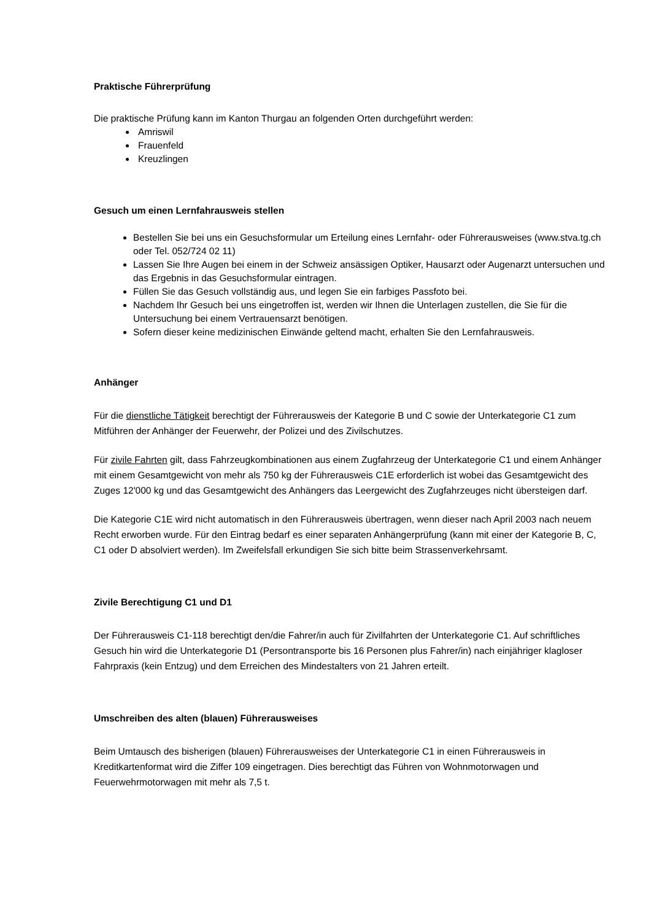Praktische Führerprüfung
Die praktische Prüfung kann im Kanton Thurgau an folgenden Orten durchgeführt werden:
Amriswil
Frauenfeld
Kreuzlingen
Gesuch um einen Lernfahrausweis stellen
Bestellen Sie bei uns ein Gesuchsformular um Erteilung eines Lernfahr- oder Führerausweises (www.stva.tg.ch oder Tel. 052/724 02 11)
Lassen Sie Ihre Augen bei einem in der Schweiz ansässigen Optiker, Hausarzt oder Augenarzt untersuchen und das Ergebnis in das Gesuchsformular eintragen.
Füllen Sie das Gesuch vollständig aus, und legen Sie ein farbiges Passfoto bei.
Nachdem Ihr Gesuch bei uns eingetroffen ist, werden wir Ihnen die Unterlagen zustellen, die Sie für die Untersuchung bei einem Vertrauensarzt benötigen.
Sofern dieser keine medizinischen Einwände geltend macht, erhalten Sie den Lernfahrausweis.
Anhänger
Für die dienstliche Tätigkeit berechtigt der Führerausweis der Kategorie B und C sowie der Unterkategorie C1 zum Mitführen der Anhänger der Feuerwehr, der Polizei und des Zivilschutzes.
Für zivile Fahrten gilt, dass Fahrzeugkombinationen aus einem Zugfahrzeug der Unterkategorie C1 und einem Anhänger mit einem Gesamtgewicht von mehr als 750 kg der Führerausweis C1E erforderlich ist wobei das Gesamtgewicht des Zuges 12'000 kg und das Gesamtgewicht des Anhängers das Leergewicht des Zugfahrzeuges nicht übersteigen darf.
Die Kategorie C1E wird nicht automatisch in den Führerausweis übertragen, wenn dieser nach April 2003 nach neuem Recht erworben wurde. Für den Eintrag bedarf es einer separaten Anhängerprüfung (kann mit einer der Kategorie B, C, C1 oder D absolviert werden). Im Zweifelsfall erkundigen Sie sich bitte beim Strassenverkehrsamt.
Zivile Berechtigung C1 und D1
Der Führerausweis C1-118 berechtigt den/die Fahrer/in auch für Zivilfahrten der Unterkategorie C1. Auf schriftliches Gesuch hin wird die Unterkategorie D1 (Persontransporte bis 16 Personen plus Fahrer/in) nach einjähriger klagloser Fahrpraxis (kein Entzug) und dem Erreichen des Mindestalters von 21 Jahren erteilt.
Umschreiben des alten (blauen) Führerausweises
Beim Umtausch des bisherigen (blauen) Führerausweises der Unterkategorie C1 in einen Führerausweis in Kreditkartenformat wird die Ziffer 109 eingetragen. Dies berechtigt das Führen von Wohnmotorwagen und Feuerwehrmotorwagen mit mehr als 7,5 t.